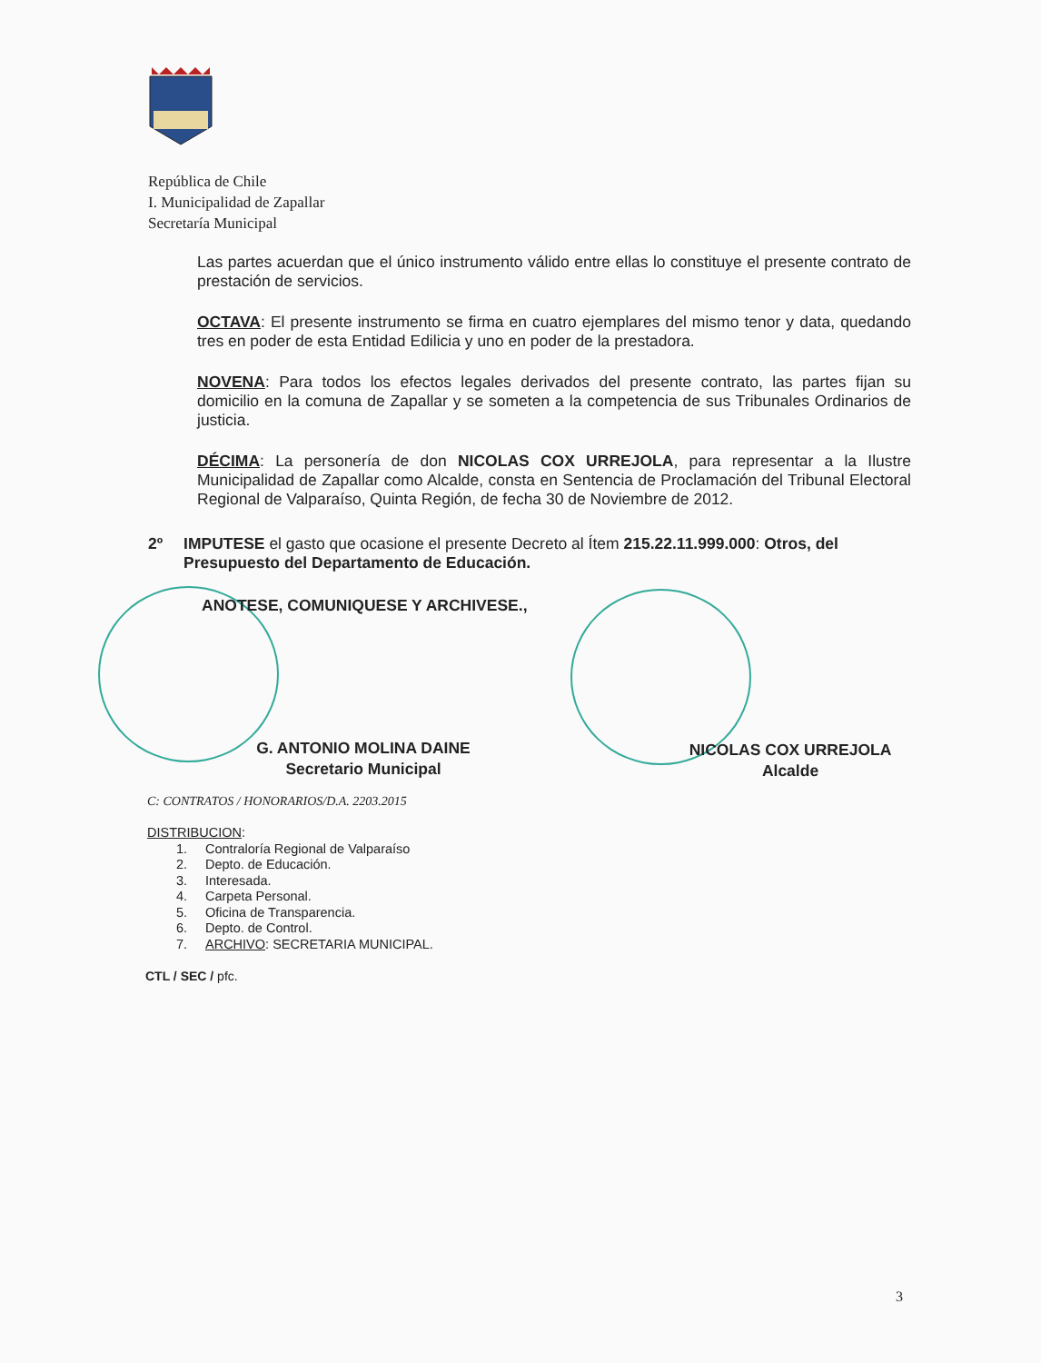República de Chile
I. Municipalidad de Zapallar
Secretaría Municipal
Las partes acuerdan que el único instrumento válido entre ellas lo constituye el presente contrato de prestación de servicios.
OCTAVA: El presente instrumento se firma en cuatro ejemplares del mismo tenor y data, quedando tres en poder de esta Entidad Edilicia y uno en poder de la prestadora.
NOVENA: Para todos los efectos legales derivados del presente contrato, las partes fijan su domicilio en la comuna de Zapallar y se someten a la competencia de sus Tribunales Ordinarios de justicia.
DÉCIMA: La personería de don NICOLAS COX URREJOLA, para representar a la Ilustre Municipalidad de Zapallar como Alcalde, consta en Sentencia de Proclamación del Tribunal Electoral Regional de Valparaíso, Quinta Región, de fecha 30 de Noviembre de 2012.
2º IMPUTESE el gasto que ocasione el presente Decreto al Ítem 215.22.11.999.000: Otros, del Presupuesto del Departamento de Educación.
ANOTESE, COMUNIQUESE Y ARCHIVESE.,
G. ANTONIO MOLINA DAINE
Secretario Municipal
NICOLAS COX URREJOLA
Alcalde
C: CONTRATOS / HONORARIOS/D.A. 2203.2015
DISTRIBUCION:
1. Contraloría Regional de Valparaíso
2. Depto. de Educación.
3. Interesada.
4. Carpeta Personal.
5. Oficina de Transparencia.
6. Depto. de Control.
7. ARCHIVO: SECRETARIA MUNICIPAL.
CTL / SEC / pfc.
3